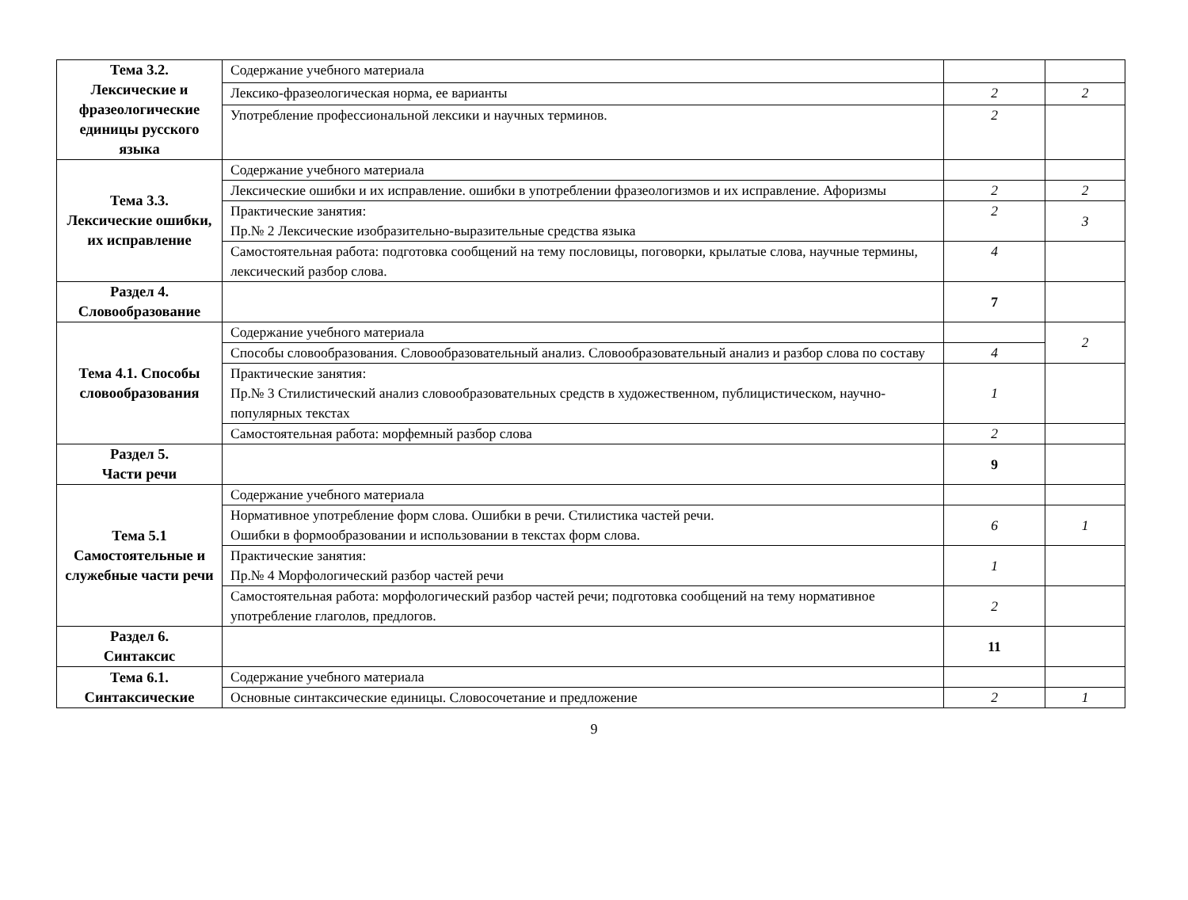| Тема 3.2. Лексические и фразеологические единицы русского языка | Содержание учебного материала | | |
| | Лексико-фразеологическая норма, ее варианты | 2 | 2 |
| | Употребление профессиональной лексики и научных терминов. | 2 | |
| Тема 3.3. Лексические ошибки, их исправление | Содержание учебного материала | | |
| | Лексические ошибки и их исправление. ошибки в употреблении фразеологизмов и их исправление. Афоризмы | 2 | 2 |
| | Практические занятия: Пр.№ 2 Лексические изобразительно-выразительные средства языка | 2 | 3 |
| | Самостоятельная работа: подготовка сообщений на тему пословицы, поговорки, крылатые слова, научные термины, лексический разбор слова. | 4 | |
| Раздел 4. Словообразование | | 7 | |
| Тема 4.1. Способы словообразования | Содержание учебного материала | | 2 |
| | Способы словообразования. Словообразовательный анализ. Словообразовательный анализ и разбор слова по составу | 4 | |
| | Практические занятия: Пр.№ 3 Стилистический анализ словообразовательных средств в художественном, публицистическом, научно-популярных текстах | 1 | |
| | Самостоятельная работа: морфемный разбор слова | 2 | |
| Раздел 5. Части речи | | 9 | |
| Тема 5.1 Самостоятельные и служебные части речи | Содержание учебного материала | | |
| | Нормативное употребление форм слова. Ошибки в речи. Стилистика частей речи. Ошибки в формообразовании и использовании в текстах форм слова. | 6 | 1 |
| | Практические занятия: Пр.№ 4 Морфологический разбор частей речи | 1 | |
| | Самостоятельная работа: морфологический разбор частей речи; подготовка сообщений на тему нормативное употребление глаголов, предлогов. | 2 | |
| Раздел 6. Синтаксис | | 11 | |
| Тема 6.1. Синтаксические | Содержание учебного материала | | |
| | Основные синтаксические единицы. Словосочетание и предложение | 2 | 1 |
9